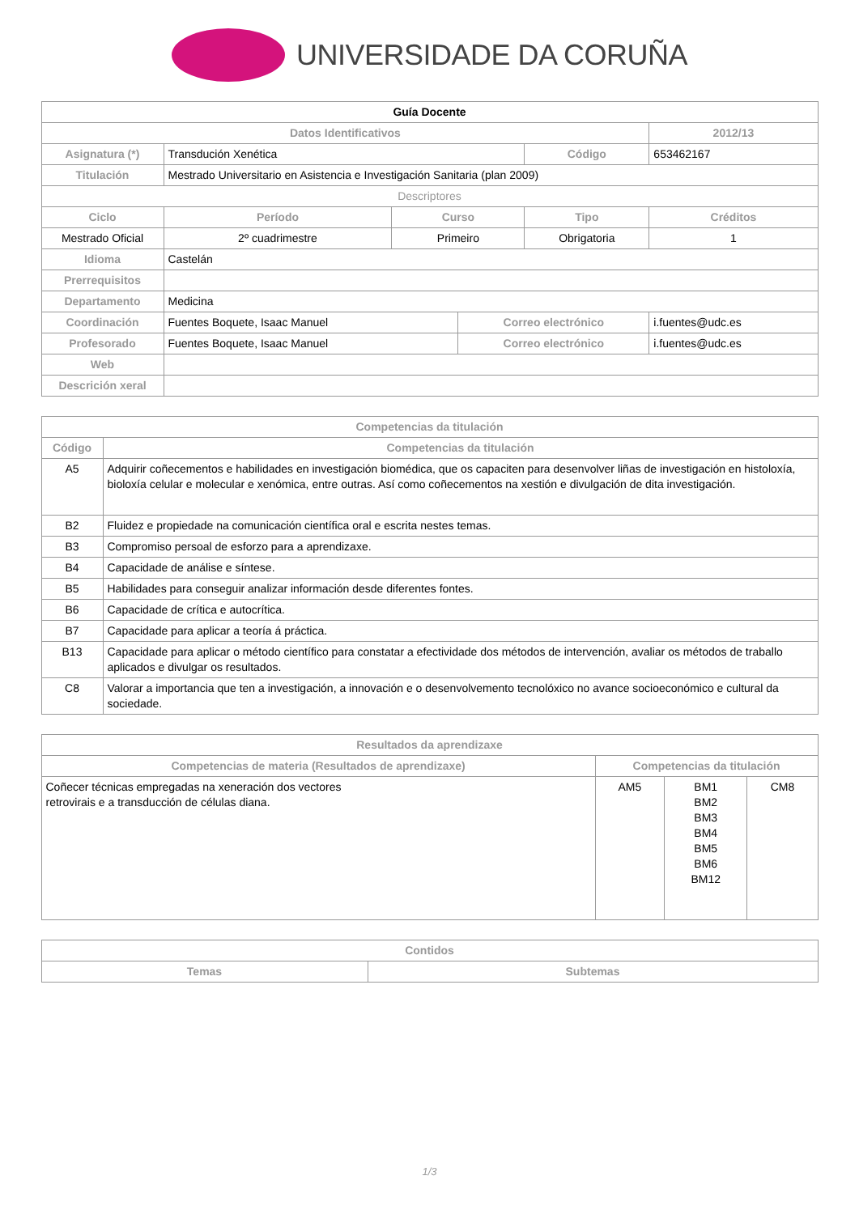UNIVERSIDADE DA CORUÑA
| Guía Docente | | | | | | | |
| --- | --- | --- | --- | --- | --- | --- | --- |
| Datos Identificativos | | | | | | 2012/13 | |
| Asignatura (*) | Transdución Xenética | | | | Código | 653462167 | |
| Titulación | Mestrado Universitario en Asistencia e Investigación Sanitaria (plan 2009) | | | | | | |
| Descriptores | | | | | | | |
| Ciclo | | Período | Curso | | Tipo | | Créditos |
| Mestrado Oficial | | 2º cuadrimestre | Primeiro | | Obrigatoria | | 1 |
| Idioma | Castelán | | | | | | |
| Prerrequisitos | | | | | | | |
| Departamento | Medicina | | | | | | |
| Coordinación | Fuentes Boquete, Isaac Manuel | | | Correo electrónico | | i.fuentes@udc.es | |
| Profesorado | Fuentes Boquete, Isaac Manuel | | | Correo electrónico | | i.fuentes@udc.es | |
| Web | | | | | | | |
| Descrición xeral | | | | | | | |
| Competencias da titulación | |
| --- | --- |
| Código | Competencias da titulación |
| A5 | Adquirir coñecementos e habilidades en investigación biomédica, que os capaciten para desenvolver liñas de investigación en histoloxía, bioloxía celular e molecular e xenómica, entre outras. Así como coñecementos na xestión e divulgación de dita investigación. |
| B2 | Fluidez e propiedade na comunicación científica oral e escrita nestes temas. |
| B3 | Compromiso persoal de esforzo para a aprendizaxe. |
| B4 | Capacidade de análise e síntese. |
| B5 | Habilidades para conseguir analizar información desde diferentes fontes. |
| B6 | Capacidade de crítica e autocrítica. |
| B7 | Capacidade para aplicar a teoría á práctica. |
| B13 | Capacidade para aplicar o método científico para constatar a efectividade dos métodos de intervención, avaliar os métodos de traballo aplicados e divulgar os resultados. |
| C8 | Valorar a importancia que ten a investigación, a innovación e o desenvolvemento tecnolóxico no avance socioeconómico e cultural da sociedade. |
| Resultados da aprendizaxe | | | |
| --- | --- | --- | --- |
| Competencias de materia (Resultados de aprendizaxe) | Competencias da titulación | | |
| Coñecer técnicas empregadas na xeneración dos vectores retrovirais e a transducción de células diana. | AM5 | BM1 BM2 BM3 BM4 BM5 BM6 BM12 | CM8 |
| Contidos | |
| --- | --- |
| Temas | Subtemas |
1/3